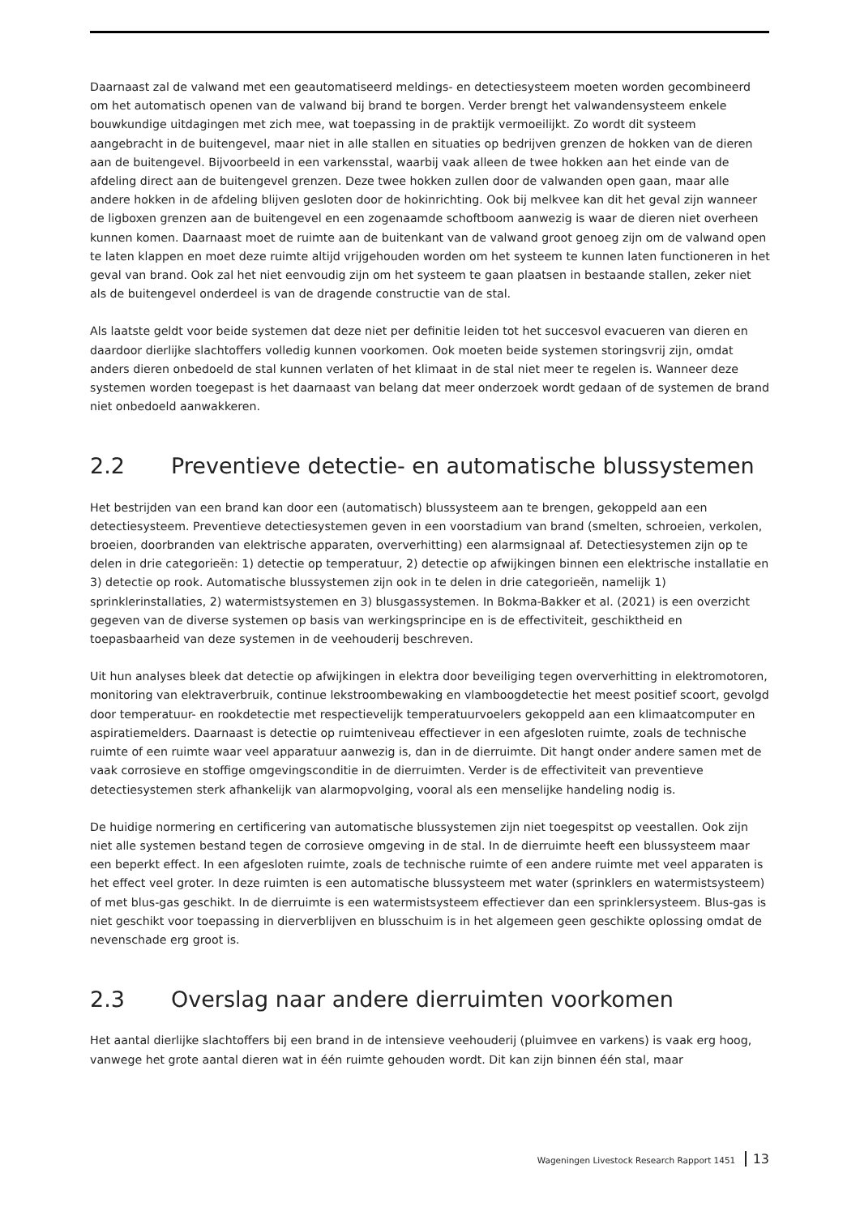Daarnaast zal de valwand met een geautomatiseerd meldings- en detectiesysteem moeten worden gecombineerd om het automatisch openen van de valwand bij brand te borgen. Verder brengt het valwandensysteem enkele bouwkundige uitdagingen met zich mee, wat toepassing in de praktijk vermoeilijkt. Zo wordt dit systeem aangebracht in de buitengevel, maar niet in alle stallen en situaties op bedrijven grenzen de hokken van de dieren aan de buitengevel. Bijvoorbeeld in een varkensstal, waarbij vaak alleen de twee hokken aan het einde van de afdeling direct aan de buitengevel grenzen. Deze twee hokken zullen door de valwanden open gaan, maar alle andere hokken in de afdeling blijven gesloten door de hokinrichting. Ook bij melkvee kan dit het geval zijn wanneer de ligboxen grenzen aan de buitengevel en een zogenaamde schoftboom aanwezig is waar de dieren niet overheen kunnen komen. Daarnaast moet de ruimte aan de buitenkant van de valwand groot genoeg zijn om de valwand open te laten klappen en moet deze ruimte altijd vrijgehouden worden om het systeem te kunnen laten functioneren in het geval van brand. Ook zal het niet eenvoudig zijn om het systeem te gaan plaatsen in bestaande stallen, zeker niet als de buitengevel onderdeel is van de dragende constructie van de stal.
Als laatste geldt voor beide systemen dat deze niet per definitie leiden tot het succesvol evacueren van dieren en daardoor dierlijke slachtoffers volledig kunnen voorkomen. Ook moeten beide systemen storingsvrij zijn, omdat anders dieren onbedoeld de stal kunnen verlaten of het klimaat in de stal niet meer te regelen is. Wanneer deze systemen worden toegepast is het daarnaast van belang dat meer onderzoek wordt gedaan of de systemen de brand niet onbedoeld aanwakkeren.
2.2 Preventieve detectie- en automatische blussystemen
Het bestrijden van een brand kan door een (automatisch) blussysteem aan te brengen, gekoppeld aan een detectiesysteem. Preventieve detectiesystemen geven in een voorstadium van brand (smelten, schroeien, verkolen, broeien, doorbranden van elektrische apparaten, oververhitting) een alarmsignaal af. Detectiesystemen zijn op te delen in drie categorieën: 1) detectie op temperatuur, 2) detectie op afwijkingen binnen een elektrische installatie en 3) detectie op rook. Automatische blussystemen zijn ook in te delen in drie categorieën, namelijk 1) sprinklerinstallaties, 2) watermistsystemen en 3) blusgassystemen. In Bokma-Bakker et al. (2021) is een overzicht gegeven van de diverse systemen op basis van werkingsprincipe en is de effectiviteit, geschiktheid en toepasbaarheid van deze systemen in de veehouderij beschreven.
Uit hun analyses bleek dat detectie op afwijkingen in elektra door beveiliging tegen oververhitting in elektromotoren, monitoring van elektraverbruik, continue lekstroombewaking en vlamboogdetectie het meest positief scoort, gevolgd door temperatuur- en rookdetectie met respectievelijk temperatuurvoelers gekoppeld aan een klimaatcomputer en aspiratiemelders. Daarnaast is detectie op ruimteniveau effectiever in een afgesloten ruimte, zoals de technische ruimte of een ruimte waar veel apparatuur aanwezig is, dan in de dierruimte. Dit hangt onder andere samen met de vaak corrosieve en stoffige omgevingsconditie in de dierruimten. Verder is de effectiviteit van preventieve detectiesystemen sterk afhankelijk van alarmopvolging, vooral als een menselijke handeling nodig is.
De huidige normering en certificering van automatische blussystemen zijn niet toegespitst op veestallen. Ook zijn niet alle systemen bestand tegen de corrosieve omgeving in de stal. In de dierruimte heeft een blussysteem maar een beperkt effect. In een afgesloten ruimte, zoals de technische ruimte of een andere ruimte met veel apparaten is het effect veel groter. In deze ruimten is een automatische blussysteem met water (sprinklers en watermistsysteem) of met blus-gas geschikt. In de dierruimte is een watermistsysteem effectiever dan een sprinklersysteem. Blus-gas is niet geschikt voor toepassing in dierverblijven en blusschuim is in het algemeen geen geschikte oplossing omdat de nevenschade erg groot is.
2.3 Overslag naar andere dierruimten voorkomen
Het aantal dierlijke slachtoffers bij een brand in de intensieve veehouderij (pluimvee en varkens) is vaak erg hoog, vanwege het grote aantal dieren wat in één ruimte gehouden wordt. Dit kan zijn binnen één stal, maar
Wageningen Livestock Research Rapport 1451 13